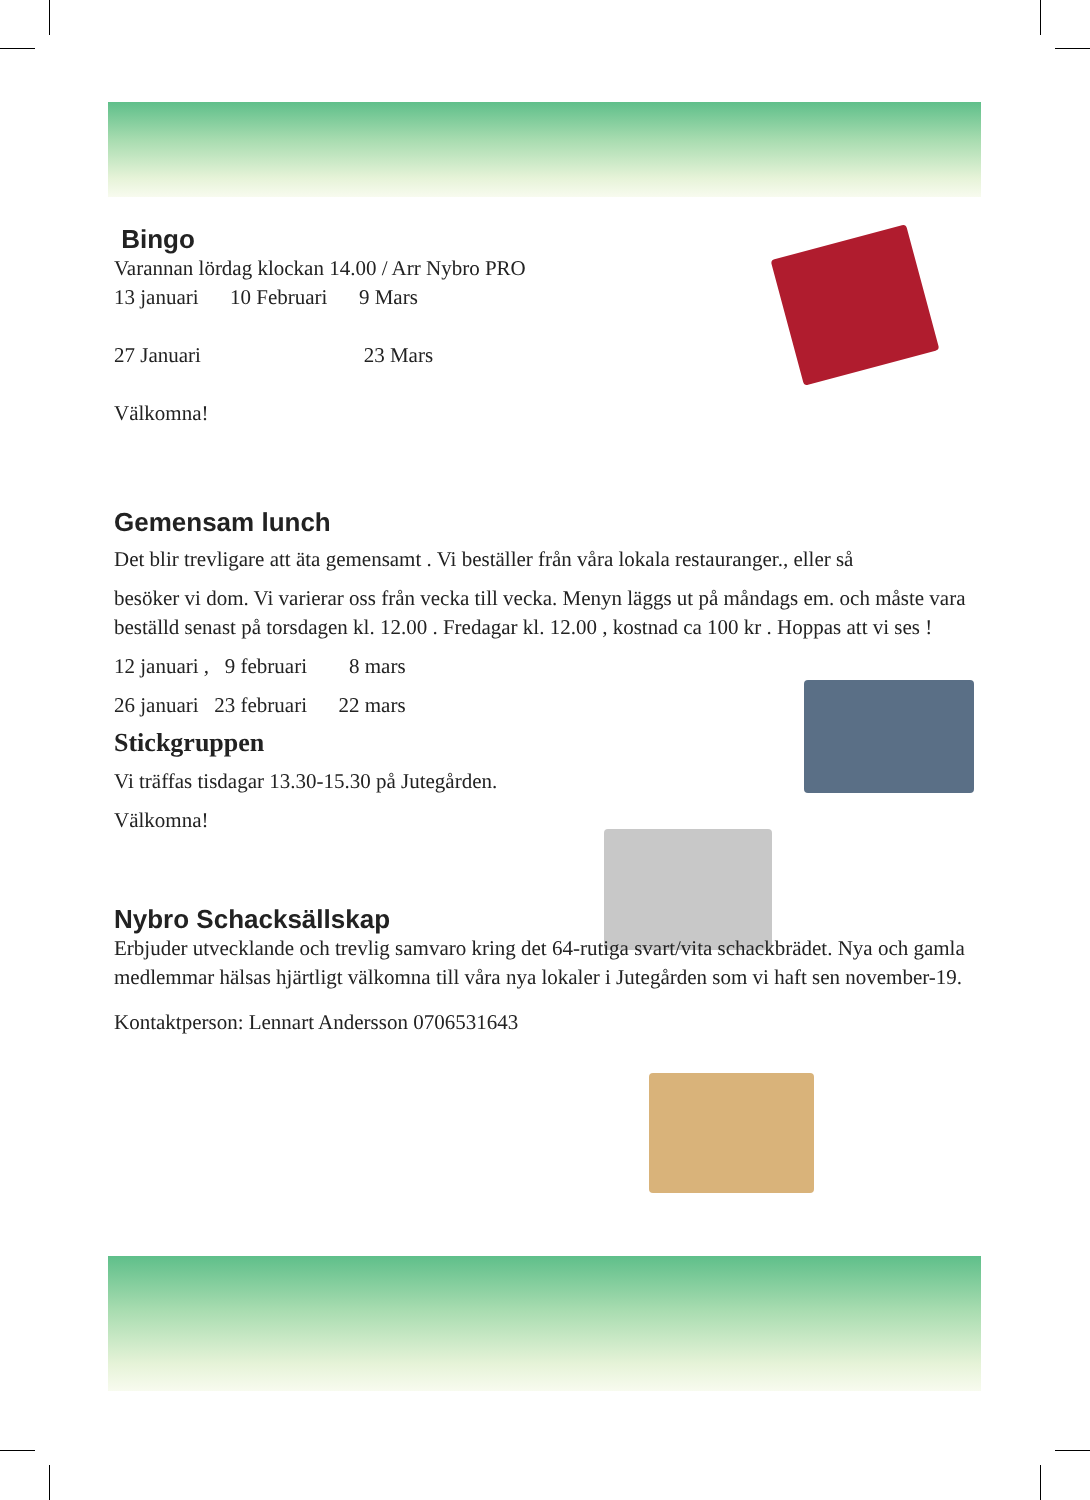Bingo
Varannan lördag klockan 14.00 / Arr Nybro PRO
13 januari 10 Februari 9 Mars
27 Januari 23 Mars
Välkomna!
Gemensam lunch
Det blir trevligare att äta gemensamt . Vi beställer från våra lokala restauranger., eller så
besöker vi dom. Vi varierar oss från vecka till vecka. Menyn läggs ut på måndags em. och måste vara beställd senast på torsdagen kl. 12.00 . Fredagar kl. 12.00 , kostnad ca 100 kr . Hoppas att vi ses !
12 januari , 9 februari 8 mars
26 januari 23 februari 22 mars
Stickgruppen
Vi träffas tisdagar 13.30-15.30 på Jutegården.
Välkomna!
Nybro Schacksällskap
Erbjuder utvecklande och trevlig samvaro kring det 64-rutiga svart/vita schackbrädet. Nya och gamla medlemmar hälsas hjärtligt välkomna till våra nya lokaler i Jutegården som vi haft sen november-19.
Kontaktperson: Lennart Andersson 0706531643